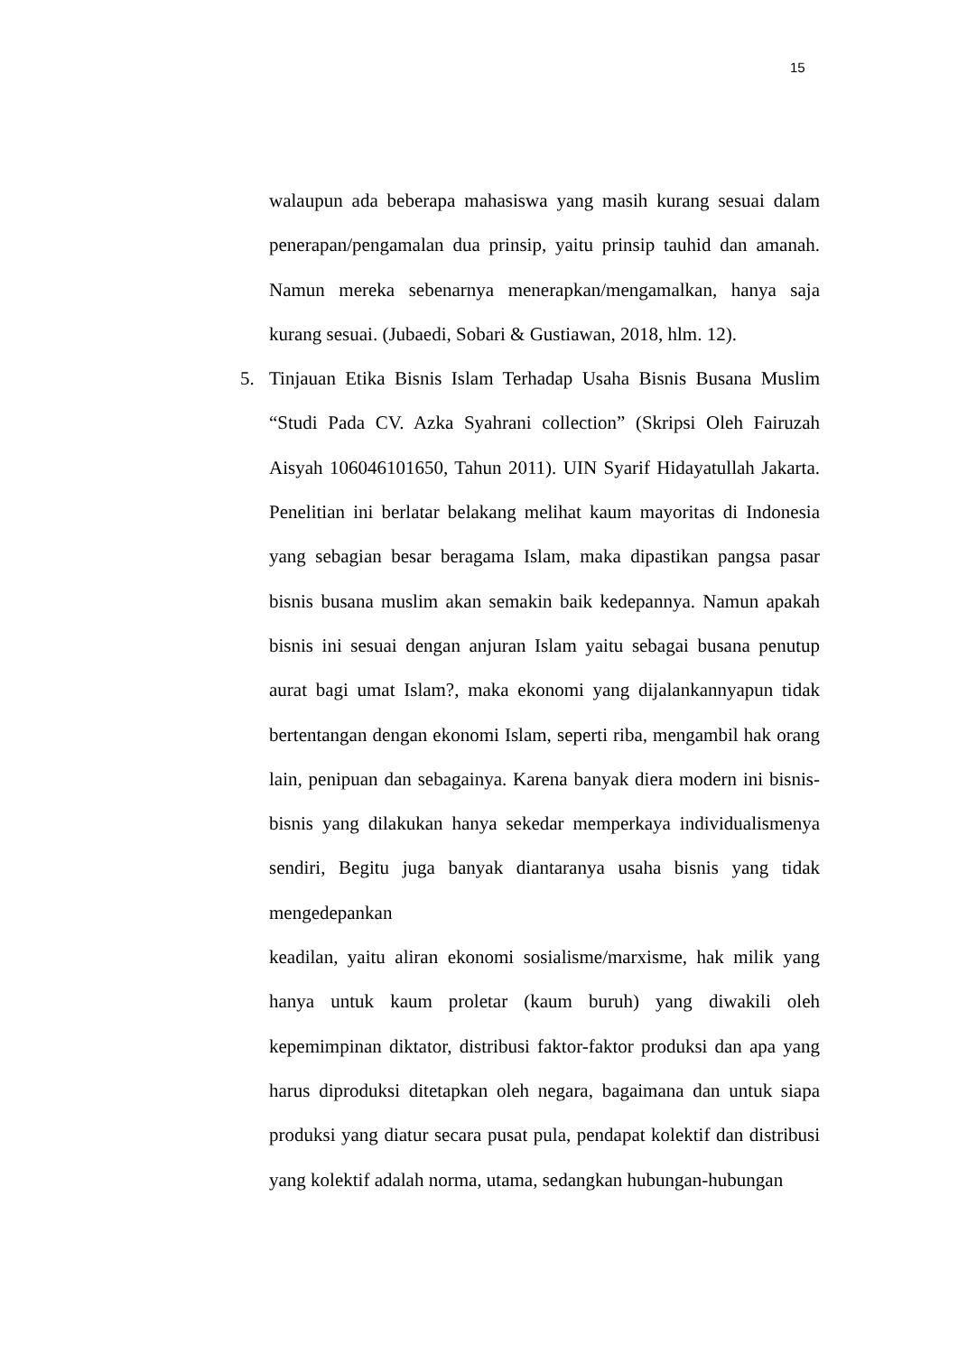15
walaupun ada beberapa mahasiswa yang masih kurang sesuai dalam penerapan/pengamalan dua prinsip, yaitu prinsip tauhid dan amanah. Namun mereka sebenarnya menerapkan/mengamalkan, hanya saja kurang sesuai. (Jubaedi, Sobari & Gustiawan, 2018, hlm. 12).
5. Tinjauan Etika Bisnis Islam Terhadap Usaha Bisnis Busana Muslim “Studi Pada CV. Azka Syahrani collection” (Skripsi Oleh Fairuzah Aisyah 106046101650, Tahun 2011). UIN Syarif Hidayatullah Jakarta. Penelitian ini berlatar belakang melihat kaum mayoritas di Indonesia yang sebagian besar beragama Islam, maka dipastikan pangsa pasar bisnis busana muslim akan semakin baik kedepannya. Namun apakah bisnis ini sesuai dengan anjuran Islam yaitu sebagai busana penutup aurat bagi umat Islam?, maka ekonomi yang dijalankannyapun tidak bertentangan dengan ekonomi Islam, seperti riba, mengambil hak orang lain, penipuan dan sebagainya. Karena banyak diera modern ini bisnis-bisnis yang dilakukan hanya sekedar memperkaya individualismenya sendiri, Begitu juga banyak diantaranya usaha bisnis yang tidak mengedepankan
keadilan, yaitu aliran ekonomi sosialisme/marxisme, hak milik yang hanya untuk kaum proletar (kaum buruh) yang diwakili oleh kepemimpinan diktator, distribusi faktor-faktor produksi dan apa yang harus diproduksi ditetapkan oleh negara, bagaimana dan untuk siapa produksi yang diatur secara pusat pula, pendapat kolektif dan distribusi yang kolektif adalah norma, utama, sedangkan hubungan-hubungan